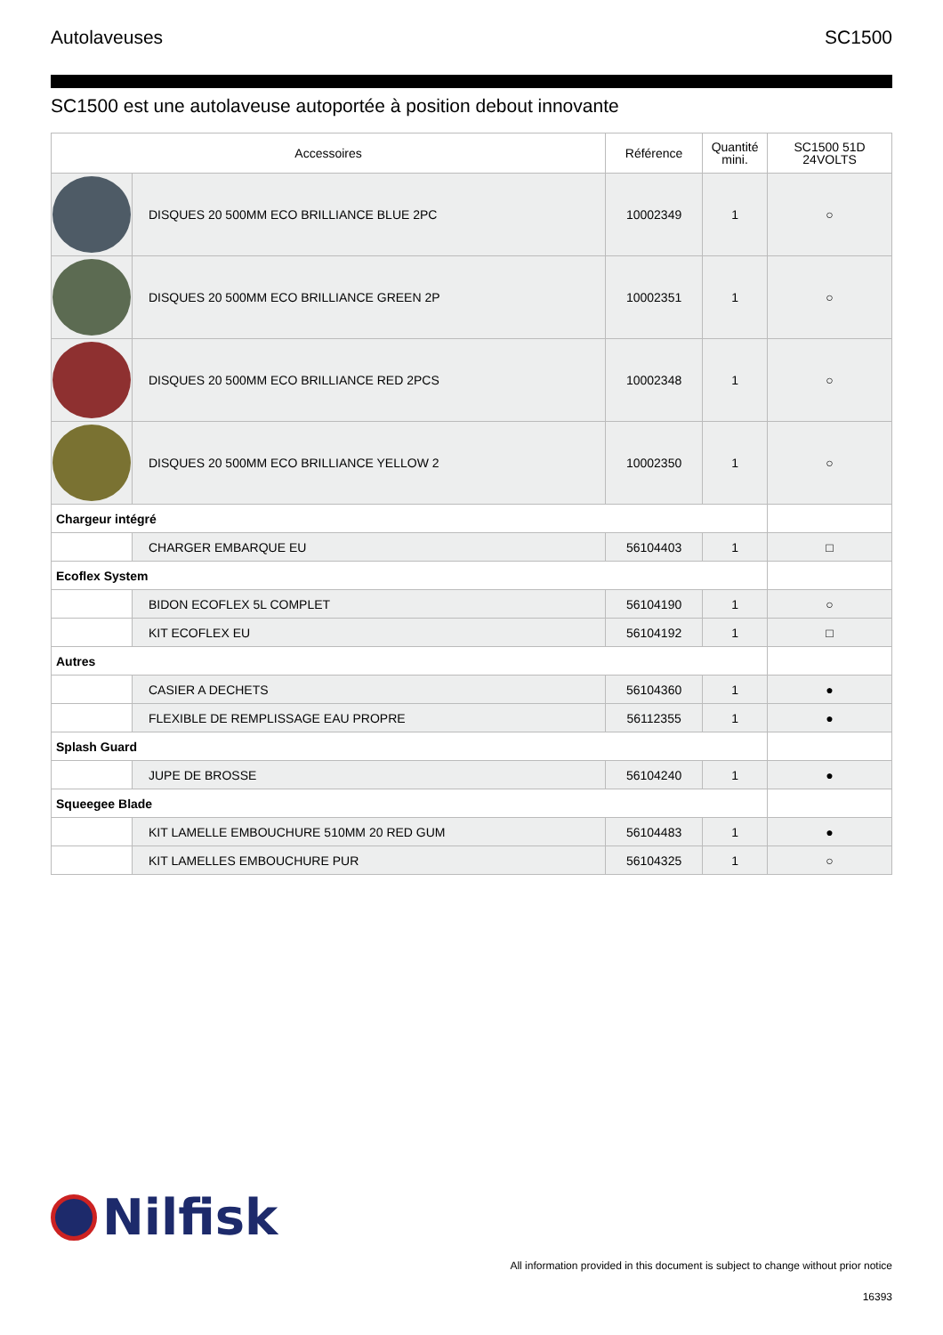Autolaveuses SC1500
SC1500 est une autolaveuse autoportée à position debout innovante
| Accessoires | | Référence | Quantité mini. | SC1500 51D 24VOLTS |
| --- | --- | --- | --- | --- |
| | DISQUES 20 500MM ECO BRILLIANCE BLUE 2PC | 10002349 | 1 | ○ |
| | DISQUES 20 500MM ECO BRILLIANCE GREEN 2P | 10002351 | 1 | ○ |
| | DISQUES 20 500MM ECO BRILLIANCE RED 2PCS | 10002348 | 1 | ○ |
| | DISQUES 20 500MM ECO BRILLIANCE YELLOW 2 | 10002350 | 1 | ○ |
| Chargeur intégré | | | | |
| | CHARGER EMBARQUE EU | 56104403 | 1 | □ |
| Ecoflex System | | | | |
| | BIDON ECOFLEX 5L COMPLET | 56104190 | 1 | ○ |
| | KIT ECOFLEX EU | 56104192 | 1 | □ |
| Autres | | | | |
| | CASIER A DECHETS | 56104360 | 1 | ● |
| | FLEXIBLE DE REMPLISSAGE EAU PROPRE | 56112355 | 1 | ● |
| Splash Guard | | | | |
| | JUPE DE BROSSE | 56104240 | 1 | ● |
| Squeegee Blade | | | | |
| | KIT LAMELLE EMBOUCHURE 510MM 20 RED GUM | 56104483 | 1 | ● |
| | KIT LAMELLES EMBOUCHURE PUR | 56104325 | 1 | ○ |
Nilfisk
All information provided in this document is subject to change without prior notice
16393